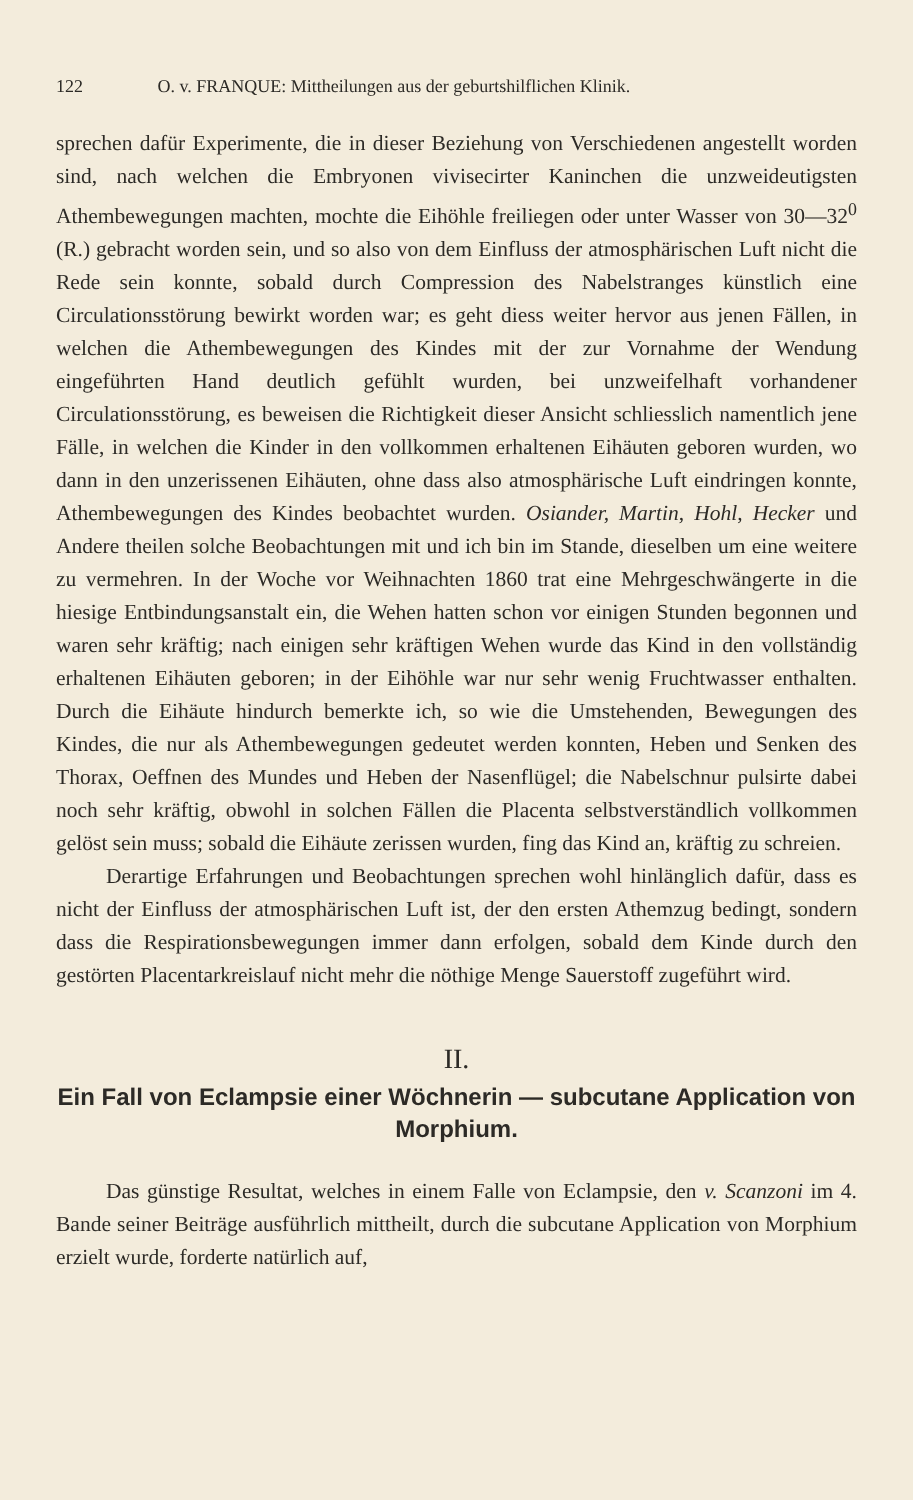122 O. v. FRANQUE: Mittheilungen aus der geburtshilflichen Klinik.
sprechen dafür Experimente, die in dieser Beziehung von Verschiedenen angestellt worden sind, nach welchen die Embryonen vivisecirter Kaninchen die unzweideutigsten Athembewegungen machten, mochte die Eihöhle freiliegen oder unter Wasser von 30—32<sup>0</sup> (R.) gebracht worden sein, und so also von dem Einfluss der atmosphärischen Luft nicht die Rede sein konnte, sobald durch Compression des Nabelstranges künstlich eine Circulationsstörung bewirkt worden war; es geht diess weiter hervor aus jenen Fällen, in welchen die Athembewegungen des Kindes mit der zur Vornahme der Wendung eingeführten Hand deutlich gefühlt wurden, bei unzweifelhaft vorhandener Circulationsstörung, es beweisen die Richtigkeit dieser Ansicht schliesslich namentlich jene Fälle, in welchen die Kinder in den vollkommen erhaltenen Eihäuten geboren wurden, wo dann in den unzerissenen Eihäuten, ohne dass also atmosphärische Luft eindringen konnte, Athembewegungen des Kindes beobachtet wurden. Osiander, Martin, Hohl, Hecker und Andere theilen solche Beobachtungen mit und ich bin im Stande, dieselben um eine weitere zu vermehren. In der Woche vor Weihnachten 1860 trat eine Mehrgeschwängerte in die hiesige Entbindungsanstalt ein, die Wehen hatten schon vor einigen Stunden begonnen und waren sehr kräftig; nach einigen sehr kräftigen Wehen wurde das Kind in den vollständig erhaltenen Eihäuten geboren; in der Eihöhle war nur sehr wenig Fruchtwasser enthalten. Durch die Eihäute hindurch bemerkte ich, so wie die Umstehenden, Bewegungen des Kindes, die nur als Athembewegungen gedeutet werden konnten, Heben und Senken des Thorax, Oeffnen des Mundes und Heben der Nasenflügel; die Nabelschnur pulsirte dabei noch sehr kräftig, obwohl in solchen Fällen die Placenta selbstverständlich vollkommen gelöst sein muss; sobald die Eihäute zerissen wurden, fing das Kind an, kräftig zu schreien.
Derartige Erfahrungen und Beobachtungen sprechen wohl hinlänglich dafür, dass es nicht der Einfluss der atmosphärischen Luft ist, der den ersten Athemzug bedingt, sondern dass die Respirationsbewegungen immer dann erfolgen, sobald dem Kinde durch den gestörten Placentarkreislauf nicht mehr die nöthige Menge Sauerstoff zugeführt wird.
II.
Ein Fall von Eclampsie einer Wöchnerin — subcutane Application von Morphium.
Das günstige Resultat, welches in einem Falle von Eclampsie, den v. Scanzoni im 4. Bande seiner Beiträge ausführlich mittheilt, durch die subcutane Application von Morphium erzielt wurde, forderte natürlich auf,